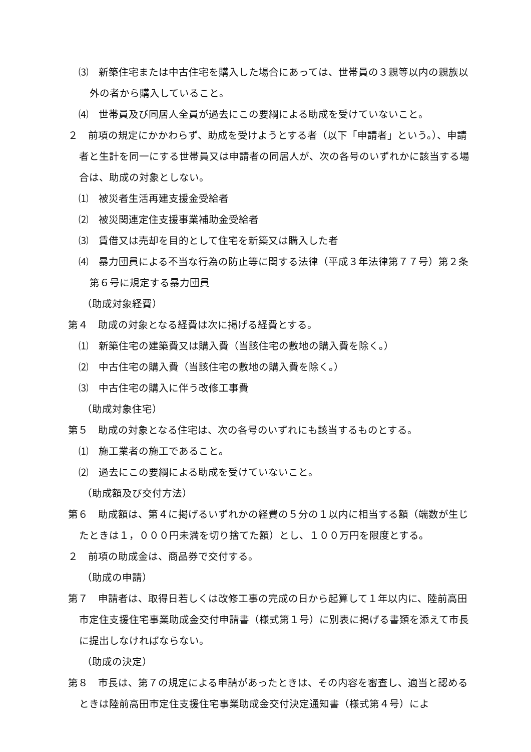⑶　新築住宅または中古住宅を購入した場合にあっては、世帯員の３親等以内の親族以外の者から購入していること。
⑷　世帯員及び同居人全員が過去にこの要綱による助成を受けていないこと。
２　前項の規定にかかわらず、助成を受けようとする者（以下「申請者」という。）、申請者と生計を同一にする世帯員又は申請者の同居人が、次の各号のいずれかに該当する場合は、助成の対象としない。
⑴　被災者生活再建支援金受給者
⑵　被災関連定住支援事業補助金受給者
⑶　賃借又は売却を目的として住宅を新築又は購入した者
⑷　暴力団員による不当な行為の防止等に関する法律（平成３年法律第７７号）第２条第６号に規定する暴力団員
（助成対象経費）
第４　助成の対象となる経費は次に掲げる経費とする。
⑴　新築住宅の建築費又は購入費（当該住宅の敷地の購入費を除く。）
⑵　中古住宅の購入費（当該住宅の敷地の購入費を除く。）
⑶　中古住宅の購入に伴う改修工事費
（助成対象住宅）
第５　助成の対象となる住宅は、次の各号のいずれにも該当するものとする。
⑴　施工業者の施工であること。
⑵　過去にこの要綱による助成を受けていないこと。
（助成額及び交付方法）
第６　助成額は、第４に掲げるいずれかの経費の５分の１以内に相当する額（端数が生じたときは１，０００円未満を切り捨てた額）とし、１００万円を限度とする。
２　前項の助成金は、商品券で交付する。
（助成の申請）
第７　申請者は、取得日若しくは改修工事の完成の日から起算して１年以内に、陸前高田市定住支援住宅事業助成金交付申請書（様式第１号）に別表に掲げる書類を添えて市長に提出しなければならない。
（助成の決定）
第８　市長は、第７の規定による申請があったときは、その内容を審査し、適当と認めるときは陸前高田市定住支援住宅事業助成金交付決定通知書（様式第４号）によ